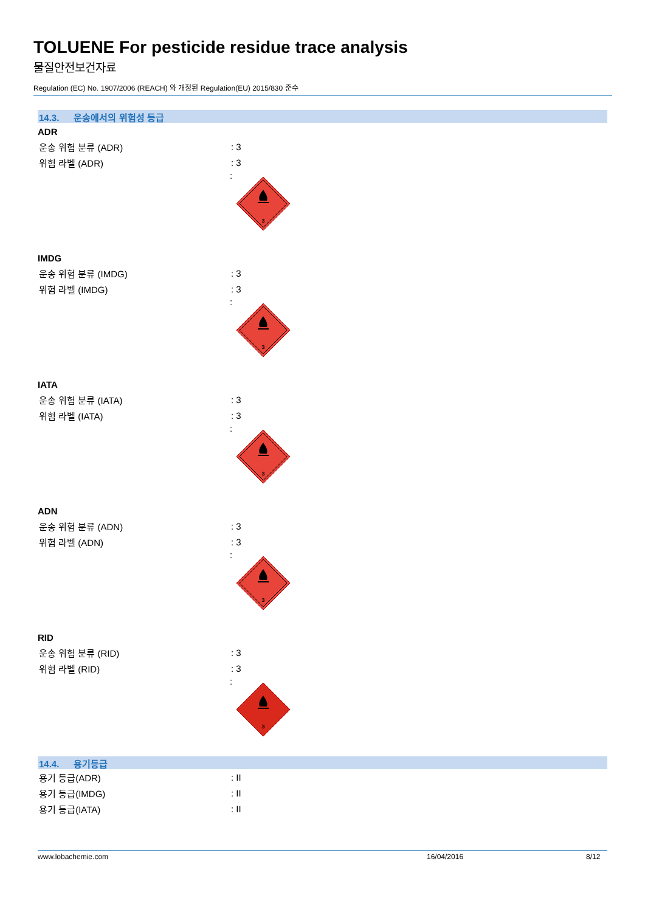TOLUENE For pesticide residue trace analysis
물질안전보건자료
Regulation (EC) No. 1907/2006 (REACH) 와 개정된 Regulation(EU) 2015/830 준수
14.3. 운송에서의 위험성 등급
ADR
운송 위험 분류 (ADR) : 3
위험 라벨 (ADR) : 3
:
3
IMDG
운송 위험 분류 (IMDG) : 3
위험 라벨 (IMDG) : 3
:
3
IATA
운송 위험 분류 (IATA) : 3
위험 라벨 (IATA) : 3
:
3
ADN
운송 위험 분류 (ADN) : 3
위험 라벨 (ADN) : 3
:
3
RID
운송 위험 분류 (RID) : 3
위험 라벨 (RID) : 3
:
3
14.4. 용기등급
용기 등급(ADR) : II
용기 등급(IMDG) : II
용기 등급(IATA) : II
www.lobachemie.com 16/04/2016 8/12